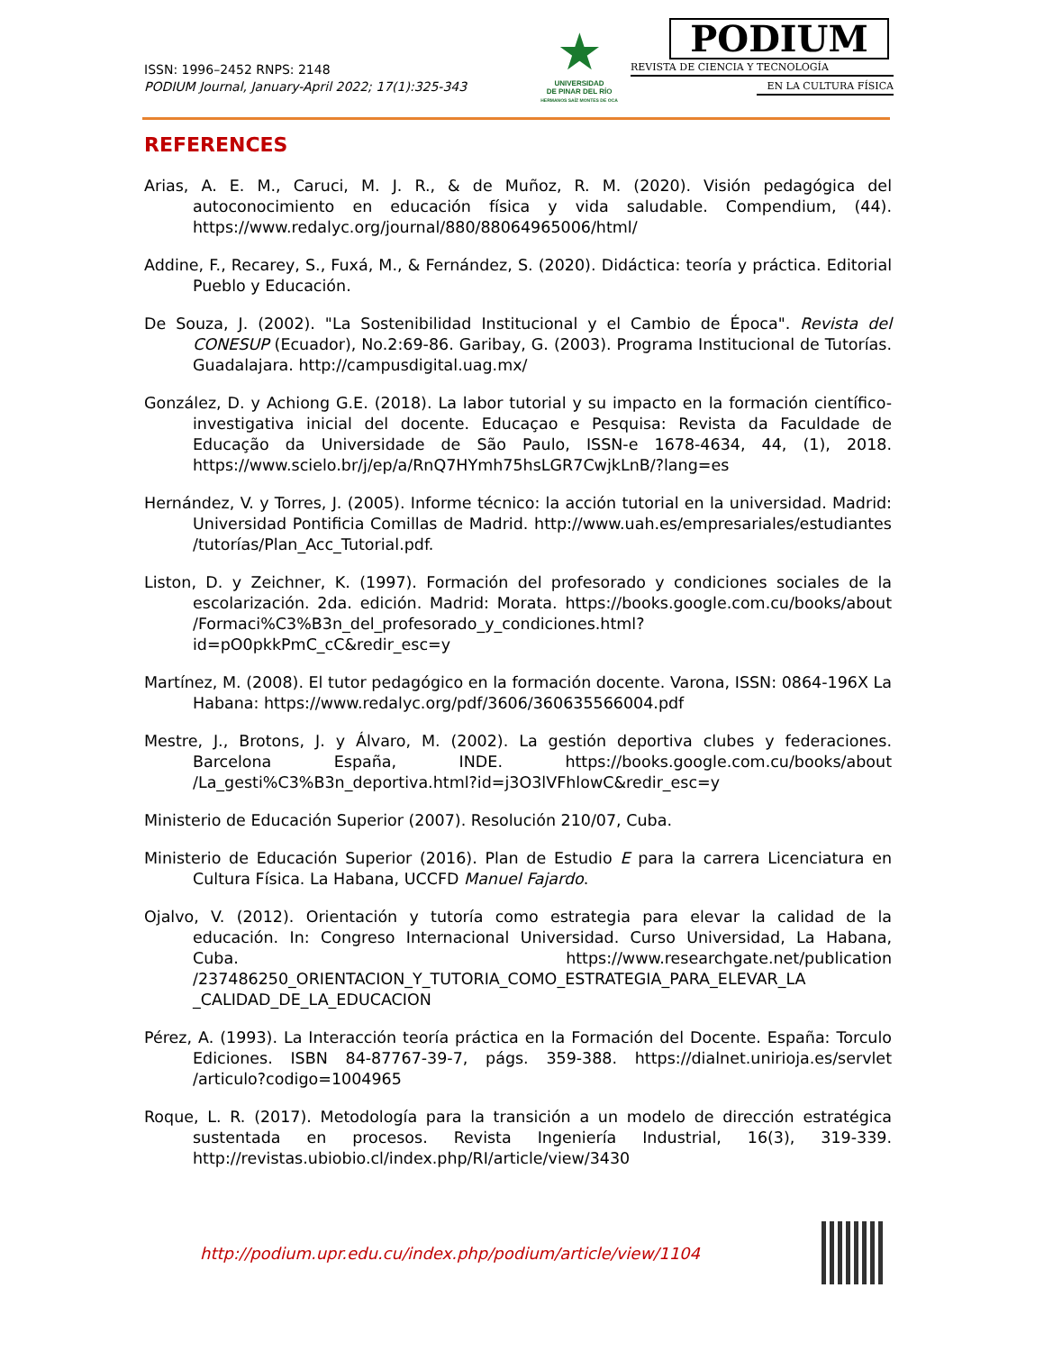ISSN: 1996–2452 RNPS: 2148
PODIUM Journal, January-April 2022; 17(1):325-343
★
UNIVERSIDAD
DE PINAR DEL RÍO
HERMANOS SAÍZ MONTES DE OCA
PODIUM
REVISTA DE CIENCIA Y TECNOLOGÍA
EN LA CULTURA FÍSICA
REFERENCES
Arias, A. E. M., Caruci, M. J. R., & de Muñoz, R. M. (2020). Visión pedagógica del autoconocimiento en educación física y vida saludable. Compendium, (44). https://www.redalyc.org/journal/880/88064965006/html/
Addine, F., Recarey, S., Fuxá, M., & Fernández, S. (2020). Didáctica: teoría y práctica. Editorial Pueblo y Educación.
De Souza, J. (2002). "La Sostenibilidad Institucional y el Cambio de Época". Revista del CONESUP (Ecuador), No.2:69-86. Garibay, G. (2003). Programa Institucional de Tutorías. Guadalajara. http://campusdigital.uag.mx/
González, D. y Achiong G.E. (2018). La labor tutorial y su impacto en la formación científico-investigativa inicial del docente. Educaçao e Pesquisa: Revista da Faculdade de Educação da Universidade de São Paulo, ISSN-e 1678-4634, 44, (1), 2018. https://www.scielo.br/j/ep/a/RnQ7HYmh75hsLGR7CwjkLnB/?lang=es
Hernández, V. y Torres, J. (2005). Informe técnico: la acción tutorial en la universidad. Madrid: Universidad Pontificia Comillas de Madrid. http://www.uah.es/empresariales/estudiantes /tutorías/Plan_Acc_Tutorial.pdf.
Liston, D. y Zeichner, K. (1997). Formación del profesorado y condiciones sociales de la escolarización. 2da. edición. Madrid: Morata. https://books.google.com.cu/books/about /Formaci%C3%B3n_del_profesorado_y_condiciones.html?id=pO0pkkPmC_cC&redir_esc=y
Martínez, M. (2008). El tutor pedagógico en la formación docente. Varona, ISSN: 0864-196X La Habana: https://www.redalyc.org/pdf/3606/360635566004.pdf
Mestre, J., Brotons, J. y Álvaro, M. (2002). La gestión deportiva clubes y federaciones. Barcelona España, INDE. https://books.google.com.cu/books/about /La_gesti%C3%B3n_deportiva.html?id=j3O3lVFhlowC&redir_esc=y
Ministerio de Educación Superior (2007). Resolución 210/07, Cuba.
Ministerio de Educación Superior (2016). Plan de Estudio E para la carrera Licenciatura en Cultura Física. La Habana, UCCFD Manuel Fajardo.
Ojalvo, V. (2012). Orientación y tutoría como estrategia para elevar la calidad de la educación. In: Congreso Internacional Universidad. Curso Universidad, La Habana, Cuba. https://www.researchgate.net/publication /237486250_ORIENTACION_Y_TUTORIA_COMO_ESTRATEGIA_PARA_ELEVAR_LA _CALIDAD_DE_LA_EDUCACION
Pérez, A. (1993). La Interacción teoría práctica en la Formación del Docente. España: Torculo Ediciones. ISBN 84-87767-39-7, págs. 359-388. https://dialnet.unirioja.es/servlet /articulo?codigo=1004965
Roque, L. R. (2017). Metodología para la transición a un modelo de dirección estratégica sustentada en procesos. Revista Ingeniería Industrial, 16(3), 319-339. http://revistas.ubiobio.cl/index.php/RI/article/view/3430
http://podium.upr.edu.cu/index.php/podium/article/view/1104